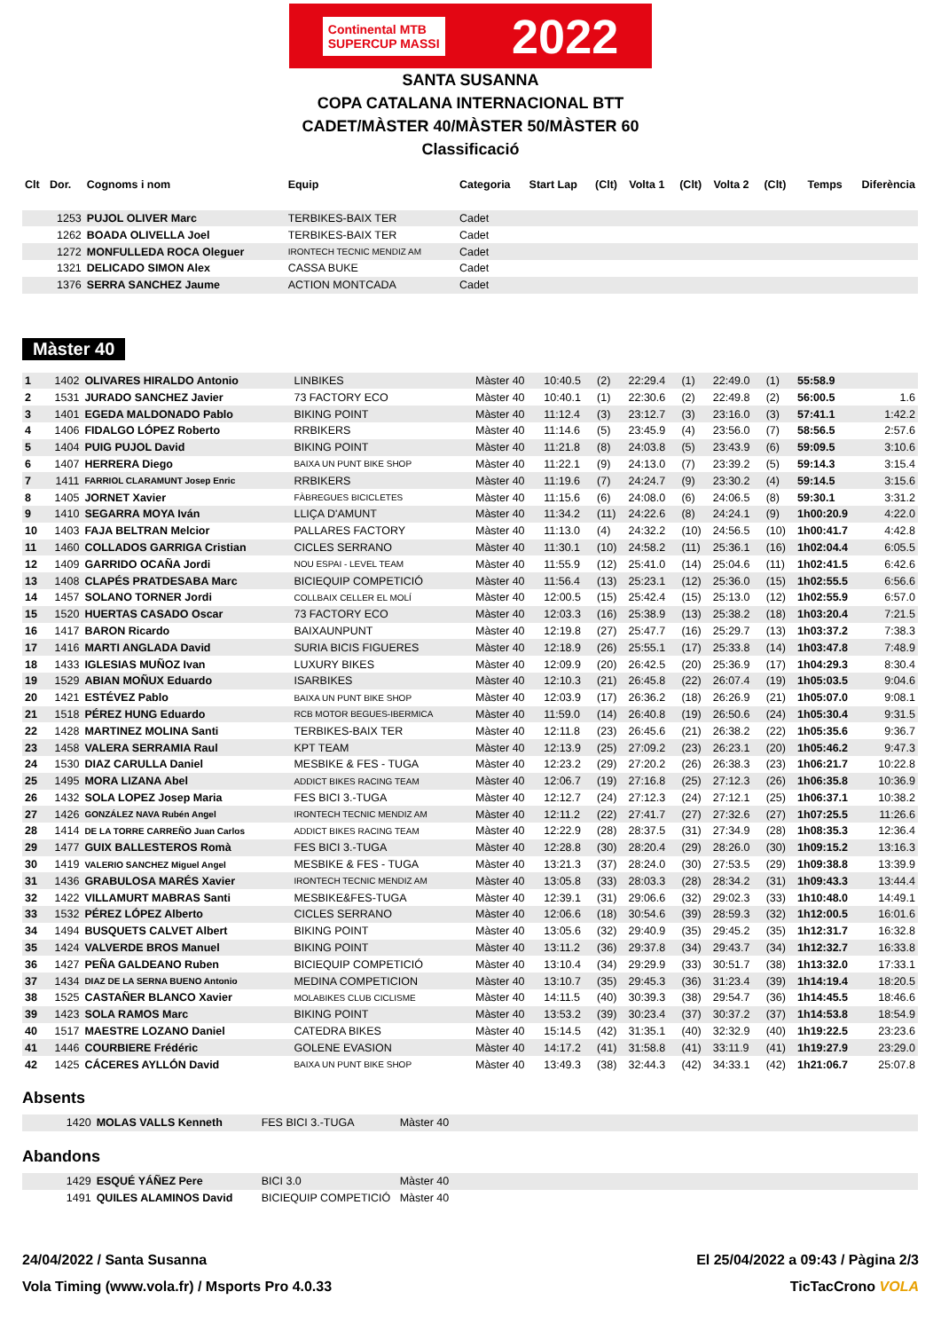Continental MTB
SUPERCUP MASSI 2022
SANTA SUSANNA
COPA CATALANA INTERNACIONAL BTT
CADET/MÀSTER 40/MÀSTER 50/MÀSTER 60
Classificació
| Clt | Dor. | Cognoms i nom | Equip | Categoria | Start Lap | (Clt) | Volta 1 | (Clt) | Volta 2 | (Clt) | Temps | Diferència |
| --- | --- | --- | --- | --- | --- | --- | --- | --- | --- | --- | --- | --- |
| | 1253 | PUJOL OLIVER Marc | TERBIKES-BAIX TER | Cadet | | | | | | | | |
| | 1262 | BOADA OLIVELLA Joel | TERBIKES-BAIX TER | Cadet | | | | | | | | |
| | 1272 | MONFULLEDA ROCA Oleguer | IRONTECH TECNIC MENDIZ AM | Cadet | | | | | | | | |
| | 1321 | DELICADO SIMON Alex | CASSA BUKE | Cadet | | | | | | | | |
| | 1376 | SERRA SANCHEZ Jaume | ACTION MONTCADA | Cadet | | | | | | | | |
Màster 40
| 1 | 1402 | OLIVARES HIRALDO Antonio | LINBIKES | Màster 40 | 10:40.5 | (2) | 22:29.4 | (1) | 22:49.0 | (1) | 55:58.9 | |
| 2 | 1531 | JURADO SANCHEZ Javier | 73 FACTORY ECO | Màster 40 | 10:40.1 | (1) | 22:30.6 | (2) | 22:49.8 | (2) | 56:00.5 | 1.6 |
| 3 | 1401 | EGEDA MALDONADO Pablo | BIKING POINT | Màster 40 | 11:12.4 | (3) | 23:12.7 | (3) | 23:16.0 | (3) | 57:41.1 | 1:42.2 |
| 4 | 1406 | FIDALGO LÓPEZ Roberto | RRBIKERS | Màster 40 | 11:14.6 | (5) | 23:45.9 | (4) | 23:56.0 | (7) | 58:56.5 | 2:57.6 |
| 5 | 1404 | PUIG PUJOL David | BIKING POINT | Màster 40 | 11:21.8 | (8) | 24:03.8 | (5) | 23:43.9 | (6) | 59:09.5 | 3:10.6 |
| 6 | 1407 | HERRERA Diego | BAIXA UN PUNT BIKE SHOP | Màster 40 | 11:22.1 | (9) | 24:13.0 | (7) | 23:39.2 | (5) | 59:14.3 | 3:15.4 |
| 7 | 1411 | FARRIOL CLARAMUNT Josep Enric | RRBIKERS | Màster 40 | 11:19.6 | (7) | 24:24.7 | (9) | 23:30.2 | (4) | 59:14.5 | 3:15.6 |
| 8 | 1405 | JORNET Xavier | FÀBREGUES BICICLETES | Màster 40 | 11:15.6 | (6) | 24:08.0 | (6) | 24:06.5 | (8) | 59:30.1 | 3:31.2 |
| 9 | 1410 | SEGARRA MOYA Iván | LLIÇA D'AMUNT | Màster 40 | 11:34.2 | (11) | 24:22.6 | (8) | 24:24.1 | (9) | 1h00:20.9 | 4:22.0 |
| 10 | 1403 | FAJA BELTRAN Melcior | PALLARES FACTORY | Màster 40 | 11:13.0 | (4) | 24:32.2 | (10) | 24:56.5 | (10) | 1h00:41.7 | 4:42.8 |
| 11 | 1460 | COLLADOS GARRIGA Cristian | CICLES SERRANO | Màster 40 | 11:30.1 | (10) | 24:58.2 | (11) | 25:36.1 | (16) | 1h02:04.4 | 6:05.5 |
| 12 | 1409 | GARRIDO OCAÑA Jordi | NOU ESPAI - LEVEL TEAM | Màster 40 | 11:55.9 | (12) | 25:41.0 | (14) | 25:04.6 | (11) | 1h02:41.5 | 6:42.6 |
| 13 | 1408 | CLAPÉS PRATDESABA Marc | BICIEQUIP COMPETICIÓ | Màster 40 | 11:56.4 | (13) | 25:23.1 | (12) | 25:36.0 | (15) | 1h02:55.5 | 6:56.6 |
| 14 | 1457 | SOLANO TORNER Jordi | COLLBAIX CELLER EL MOLÍ | Màster 40 | 12:00.5 | (15) | 25:42.4 | (15) | 25:13.0 | (12) | 1h02:55.9 | 6:57.0 |
| 15 | 1520 | HUERTAS CASADO Oscar | 73 FACTORY ECO | Màster 40 | 12:03.3 | (16) | 25:38.9 | (13) | 25:38.2 | (18) | 1h03:20.4 | 7:21.5 |
| 16 | 1417 | BARON Ricardo | BAIXAUNPUNT | Màster 40 | 12:19.8 | (27) | 25:47.7 | (16) | 25:29.7 | (13) | 1h03:37.2 | 7:38.3 |
| 17 | 1416 | MARTI ANGLADA David | SURIA BICIS FIGUERES | Màster 40 | 12:18.9 | (26) | 25:55.1 | (17) | 25:33.8 | (14) | 1h03:47.8 | 7:48.9 |
| 18 | 1433 | IGLESIAS MUÑOZ Ivan | LUXURY BIKES | Màster 40 | 12:09.9 | (20) | 26:42.5 | (20) | 25:36.9 | (17) | 1h04:29.3 | 8:30.4 |
| 19 | 1529 | ABIAN MOÑUX Eduardo | ISARBIKES | Màster 40 | 12:10.3 | (21) | 26:45.8 | (22) | 26:07.4 | (19) | 1h05:03.5 | 9:04.6 |
| 20 | 1421 | ESTÉVEZ Pablo | BAIXA UN PUNT BIKE SHOP | Màster 40 | 12:03.9 | (17) | 26:36.2 | (18) | 26:26.9 | (21) | 1h05:07.0 | 9:08.1 |
| 21 | 1518 | PÉREZ HUNG Eduardo | RCB MOTOR BEGUES-IBERMICA | Màster 40 | 11:59.0 | (14) | 26:40.8 | (19) | 26:50.6 | (24) | 1h05:30.4 | 9:31.5 |
| 22 | 1428 | MARTINEZ MOLINA Santi | TERBIKES-BAIX TER | Màster 40 | 12:11.8 | (23) | 26:45.6 | (21) | 26:38.2 | (22) | 1h05:35.6 | 9:36.7 |
| 23 | 1458 | VALERA SERRAMIA Raul | KPT TEAM | Màster 40 | 12:13.9 | (25) | 27:09.2 | (23) | 26:23.1 | (20) | 1h05:46.2 | 9:47.3 |
| 24 | 1530 | DIAZ CARULLA Daniel | MESBIKE & FES - TUGA | Màster 40 | 12:23.2 | (29) | 27:20.2 | (26) | 26:38.3 | (23) | 1h06:21.7 | 10:22.8 |
| 25 | 1495 | MORA LIZANA Abel | ADDICT BIKES RACING TEAM | Màster 40 | 12:06.7 | (19) | 27:16.8 | (25) | 27:12.3 | (26) | 1h06:35.8 | 10:36.9 |
| 26 | 1432 | SOLA LOPEZ Josep Maria | FES BICI 3.-TUGA | Màster 40 | 12:12.7 | (24) | 27:12.3 | (24) | 27:12.1 | (25) | 1h06:37.1 | 10:38.2 |
| 27 | 1426 | GONZÁLEZ NAVA Rubén Angel | IRONTECH TECNIC MENDIZ AM | Màster 40 | 12:11.2 | (22) | 27:41.7 | (27) | 27:32.6 | (27) | 1h07:25.5 | 11:26.6 |
| 28 | 1414 | DE LA TORRE CARREÑO Juan Carlos | ADDICT BIKES RACING TEAM | Màster 40 | 12:22.9 | (28) | 28:37.5 | (31) | 27:34.9 | (28) | 1h08:35.3 | 12:36.4 |
| 29 | 1477 | GUIX BALLESTEROS Romà | FES BICI 3.-TUGA | Màster 40 | 12:28.8 | (30) | 28:20.4 | (29) | 28:26.0 | (30) | 1h09:15.2 | 13:16.3 |
| 30 | 1419 | VALERIO SANCHEZ Miguel Angel | MESBIKE & FES - TUGA | Màster 40 | 13:21.3 | (37) | 28:24.0 | (30) | 27:53.5 | (29) | 1h09:38.8 | 13:39.9 |
| 31 | 1436 | GRABULOSA MARÉS Xavier | IRONTECH TECNIC MENDIZ AM | Màster 40 | 13:05.8 | (33) | 28:03.3 | (28) | 28:34.2 | (31) | 1h09:43.3 | 13:44.4 |
| 32 | 1422 | VILLAMURT MABRAS Santi | MESBIKE&FES-TUGA | Màster 40 | 12:39.1 | (31) | 29:06.6 | (32) | 29:02.3 | (33) | 1h10:48.0 | 14:49.1 |
| 33 | 1532 | PÉREZ LÓPEZ Alberto | CICLES SERRANO | Màster 40 | 12:06.6 | (18) | 30:54.6 | (39) | 28:59.3 | (32) | 1h12:00.5 | 16:01.6 |
| 34 | 1494 | BUSQUETS CALVET Albert | BIKING POINT | Màster 40 | 13:05.6 | (32) | 29:40.9 | (35) | 29:45.2 | (35) | 1h12:31.7 | 16:32.8 |
| 35 | 1424 | VALVERDE BROS Manuel | BIKING POINT | Màster 40 | 13:11.2 | (36) | 29:37.8 | (34) | 29:43.7 | (34) | 1h12:32.7 | 16:33.8 |
| 36 | 1427 | PEÑA GALDEANO Ruben | BICIEQUIP COMPETICIÓ | Màster 40 | 13:10.4 | (34) | 29:29.9 | (33) | 30:51.7 | (38) | 1h13:32.0 | 17:33.1 |
| 37 | 1434 | DIAZ DE LA SERNA BUENO Antonio | MEDINA COMPETICION | Màster 40 | 13:10.7 | (35) | 29:45.3 | (36) | 31:23.4 | (39) | 1h14:19.4 | 18:20.5 |
| 38 | 1525 | CASTAÑER BLANCO Xavier | MOLABIKES CLUB CICLISME | Màster 40 | 14:11.5 | (40) | 30:39.3 | (38) | 29:54.7 | (36) | 1h14:45.5 | 18:46.6 |
| 39 | 1423 | SOLA RAMOS Marc | BIKING POINT | Màster 40 | 13:53.2 | (39) | 30:23.4 | (37) | 30:37.2 | (37) | 1h14:53.8 | 18:54.9 |
| 40 | 1517 | MAESTRE LOZANO Daniel | CATEDRA BIKES | Màster 40 | 15:14.5 | (42) | 31:35.1 | (40) | 32:32.9 | (40) | 1h19:22.5 | 23:23.6 |
| 41 | 1446 | COURBIERE Frédéric | GOLENE EVASION | Màster 40 | 14:17.2 | (41) | 31:58.8 | (41) | 33:11.9 | (41) | 1h19:27.9 | 23:29.0 |
| 42 | 1425 | CÁCERES AYLLÓN David | BAIXA UN PUNT BIKE SHOP | Màster 40 | 13:49.3 | (38) | 32:44.3 | (42) | 34:33.1 | (42) | 1h21:06.7 | 25:07.8 |
Absents
| | 1420 | MOLAS VALLS Kenneth | FES BICI 3.-TUGA | Màster 40 | |
Abandons
| | 1429 | ESQUÉ YÁÑEZ Pere | BICI 3.0 | Màster 40 | |
| | 1491 | QUILES ALAMINOS David | BICIEQUIP COMPETICIÓ | Màster 40 | |
24/04/2022 / Santa Susanna El 25/04/2022 a 09:43 / Pàgina 2/3
Vola Timing (www.vola.fr) / Msports Pro 4.0.33 TicTacCrono VOLA